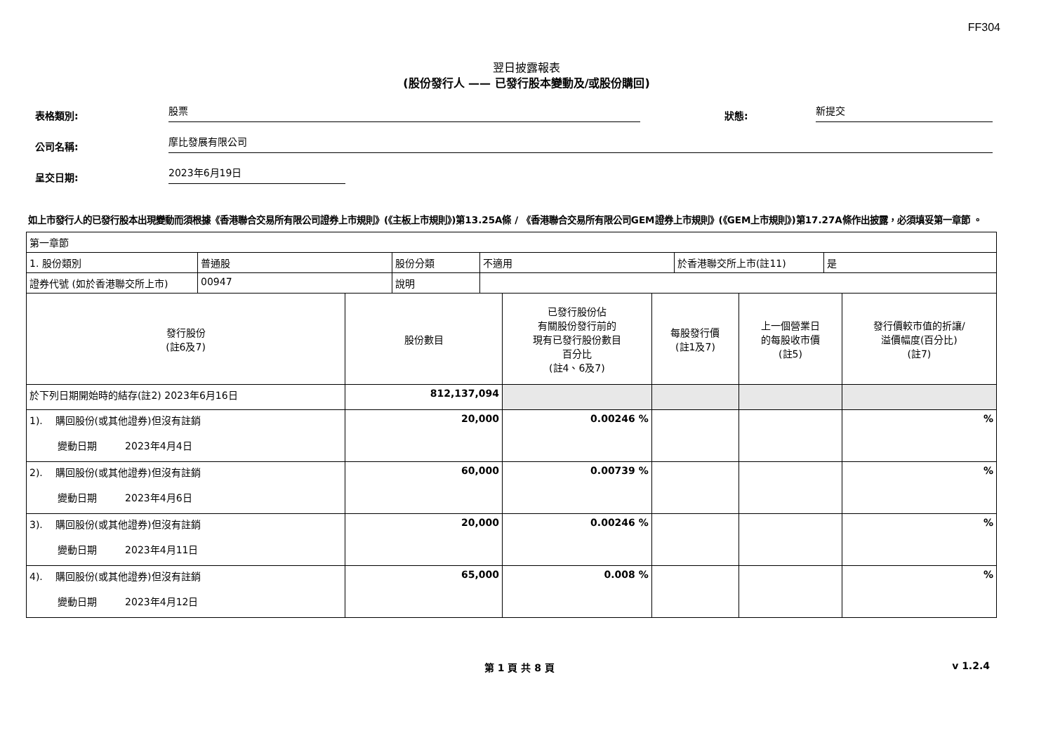FF304
翌日披露報表
(股份發行人 —— 已發行股本變動及/或股份購回)
表格類別:
股票
狀態:
新提交
公司名稱:
摩比發展有限公司
呈交日期:
2023年6月19日
如上市發行人的已發行股本出現變動而須根據《香港聯合交易所有限公司證券上市規則》(《主板上市規則》)第13.25A條 / 《香港聯合交易所有限公司GEM證券上市規則》(《GEM上市規則》)第17.27A條作出披露，必須填妥第一章節 。
| 第一章節 | | | | | |
| / 1. 股份類別 / 普通股 / 股份分類 / 不適用 / 於香港聯交所上市(註11) / 是 / / 證券代號 (如於香港聯交所上市) / 00947 / 說明 / / / / | | | | | |
| 發行股份 (註6及7) | 股份數目 | 已發行股份佔 有關股份發行前的 現有已發行股份數目 百分比 (註4、6及7) | 每股發行價 (註1及7) | 上一個營業日 的每股收市價 (註5) | 發行價較市值的折讓/ 溢價幅度(百分比) (註7) |
| 於下列日期開始時的結存(註2) 2023年6月16日 | 812,137,094 | | | | |
| 1). 購回股份(或其他證券)但沒有註銷 變動日期 2023年4月4日 | 20,000 | 0.00246 % | | | % |
| 2). 購回股份(或其他證券)但沒有註銷 變動日期 2023年4月6日 | 60,000 | 0.00739 % | | | % |
| 3). 購回股份(或其他證券)但沒有註銷 變動日期 2023年4月11日 | 20,000 | 0.00246 % | | | % |
| 4). 購回股份(或其他證券)但沒有註銷 變動日期 2023年4月12日 | 65,000 | 0.008 % | | | % |
第 1 頁 共 8 頁 v 1.2.4